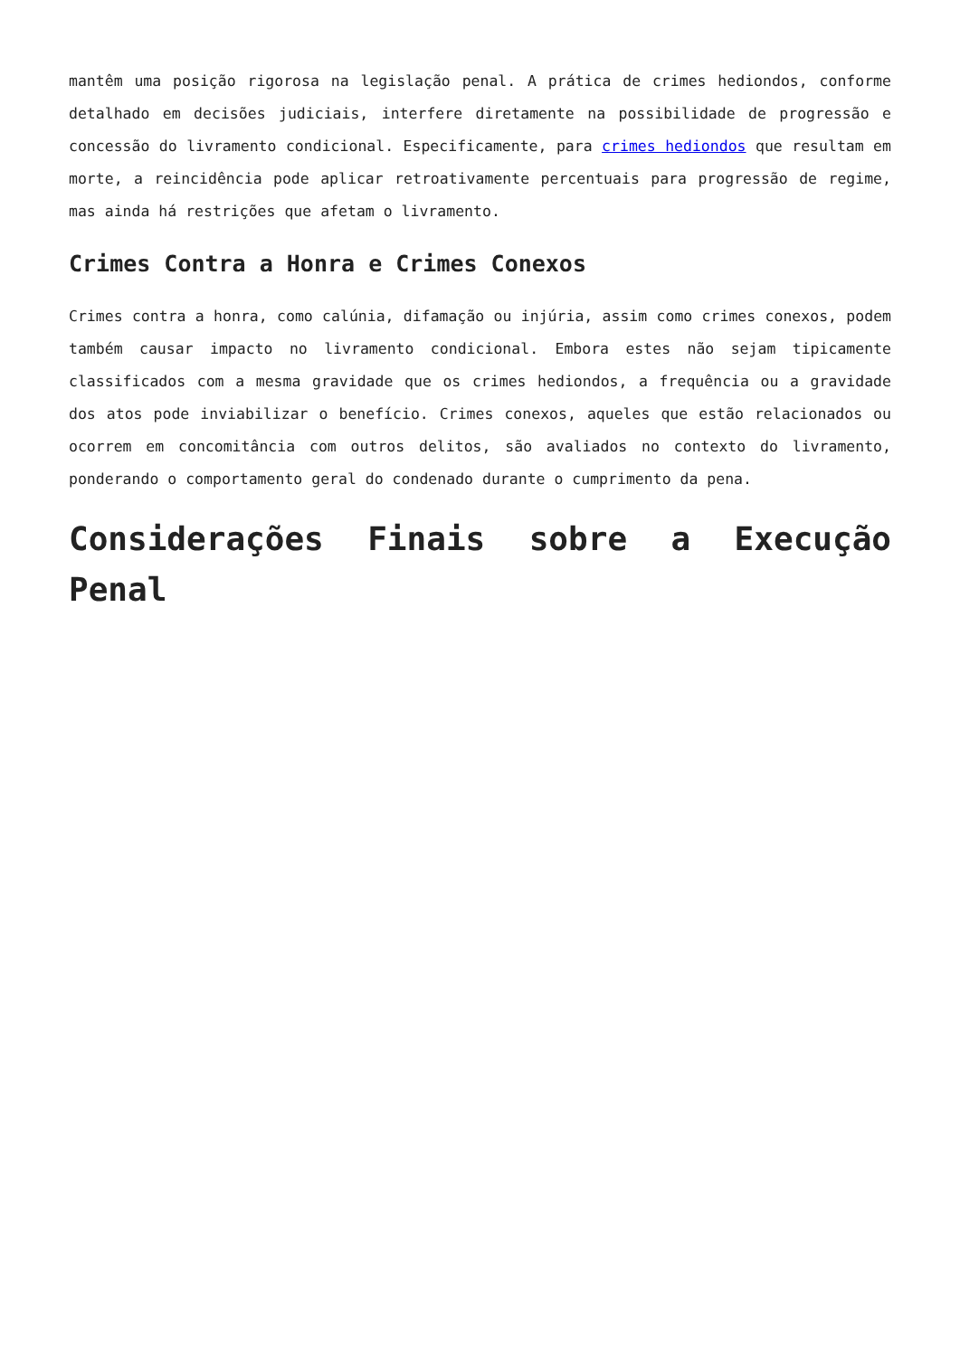mantêm uma posição rigorosa na legislação penal. A prática de crimes hediondos, conforme detalhado em decisões judiciais, interfere diretamente na possibilidade de progressão e concessão do livramento condicional. Especificamente, para crimes hediondos que resultam em morte, a reincidência pode aplicar retroativamente percentuais para progressão de regime, mas ainda há restrições que afetam o livramento.
Crimes Contra a Honra e Crimes Conexos
Crimes contra a honra, como calúnia, difamação ou injúria, assim como crimes conexos, podem também causar impacto no livramento condicional. Embora estes não sejam tipicamente classificados com a mesma gravidade que os crimes hediondos, a frequência ou a gravidade dos atos pode inviabilizar o benefício. Crimes conexos, aqueles que estão relacionados ou ocorrem em concomitância com outros delitos, são avaliados no contexto do livramento, ponderando o comportamento geral do condenado durante o cumprimento da pena.
Considerações Finais sobre a Execução Penal